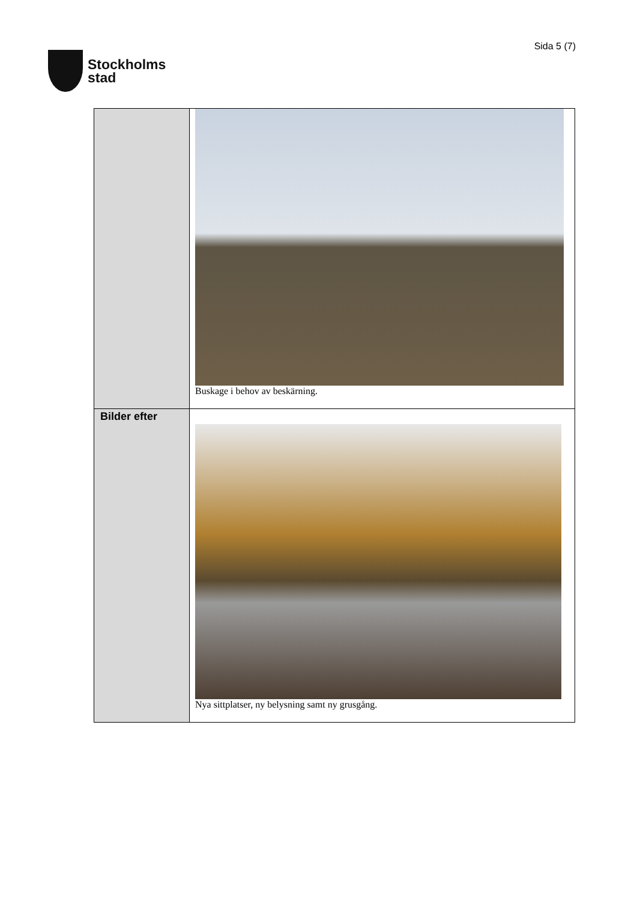Stockholms
stad
Sida 5 (7)
| | Buskage i behov av beskärning. |
| Bilder efter | Nya sittplatser, ny belysning samt ny grusgång. |